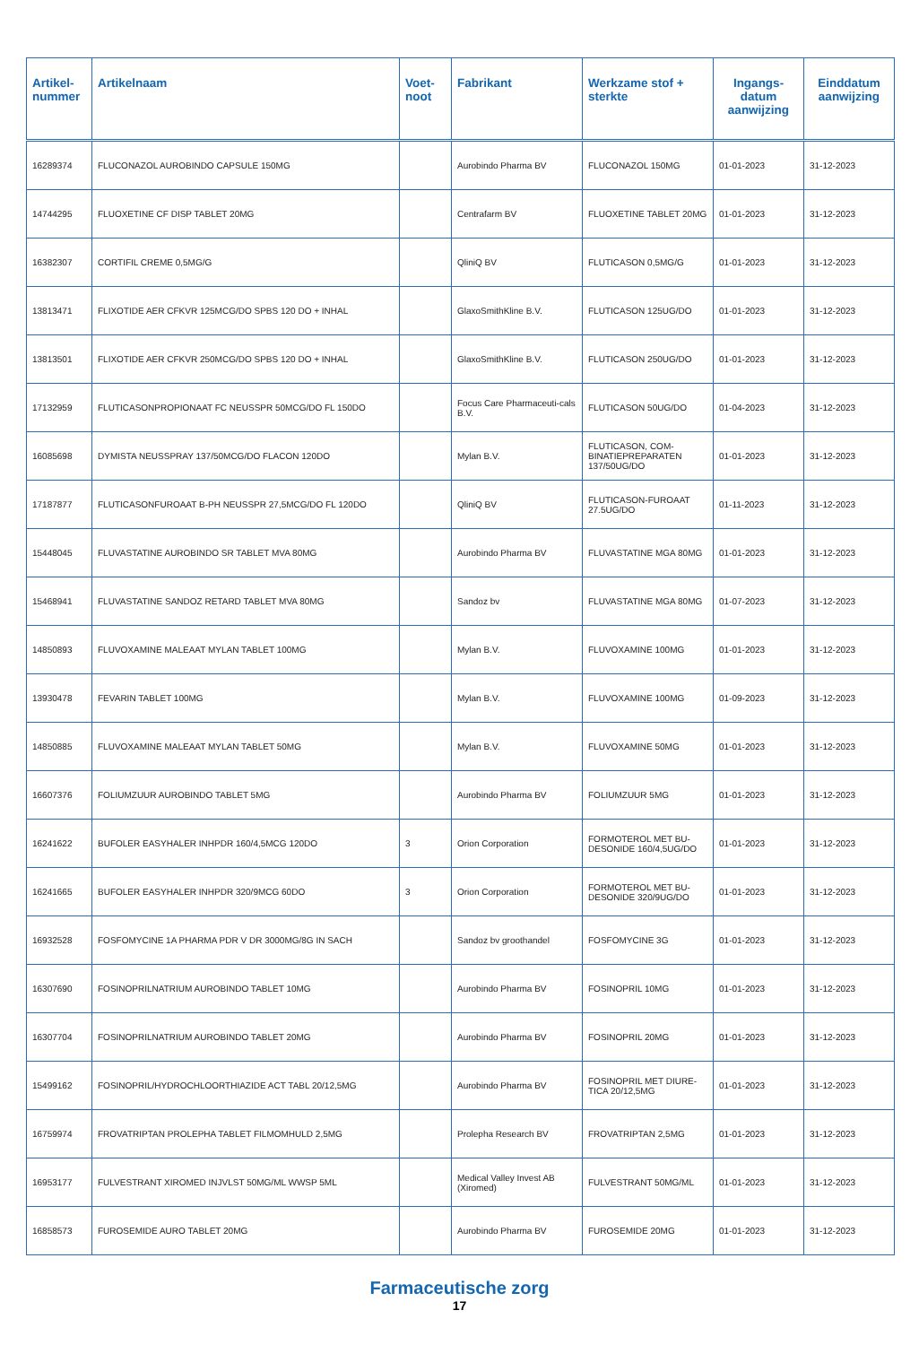| Artikel- nummer | Artikelnaam | Voet- noot | Fabrikant | Werkzame stof + sterkte | Ingangs- datum aanwijzing | Einddatum aanwijzing |
| --- | --- | --- | --- | --- | --- | --- |
| 16289374 | FLUCONAZOL AUROBINDO CAPSULE 150MG | | Aurobindo Pharma BV | FLUCONAZOL 150MG | 01-01-2023 | 31-12-2023 |
| 14744295 | FLUOXETINE CF DISP TABLET 20MG | | Centrafarm BV | FLUOXETINE TABLET 20MG | 01-01-2023 | 31-12-2023 |
| 16382307 | CORTIFIL CREME 0,5MG/G | | QliniQ BV | FLUTICASON 0,5MG/G | 01-01-2023 | 31-12-2023 |
| 13813471 | FLIXOTIDE AER CFKVR 125MCG/DO SPBS 120 DO + INHAL | | GlaxoSmithKline B.V. | FLUTICASON 125UG/DO | 01-01-2023 | 31-12-2023 |
| 13813501 | FLIXOTIDE AER CFKVR 250MCG/DO SPBS 120 DO + INHAL | | GlaxoSmithKline B.V. | FLUTICASON 250UG/DO | 01-01-2023 | 31-12-2023 |
| 17132959 | FLUTICASONPROPIONAAT FC NEUSSPR 50MCG/DO FL 150DO | | Focus Care Pharmaceuti-cals B.V. | FLUTICASON 50UG/DO | 01-04-2023 | 31-12-2023 |
| 16085698 | DYMISTA NEUSSPRAY 137/50MCG/DO FLACON 120DO | | Mylan B.V. | FLUTICASON, COM-BINATIEPREPARATEN 137/50UG/DO | 01-01-2023 | 31-12-2023 |
| 17187877 | FLUTICASONFUROAAT B-PH NEUSSPR 27,5MCG/DO FL 120DO | | QliniQ BV | FLUTICASON-FUROAAT 27.5UG/DO | 01-11-2023 | 31-12-2023 |
| 15448045 | FLUVASTATINE AUROBINDO SR TABLET MVA 80MG | | Aurobindo Pharma BV | FLUVASTATINE MGA 80MG | 01-01-2023 | 31-12-2023 |
| 15468941 | FLUVASTATINE SANDOZ RETARD TABLET MVA 80MG | | Sandoz bv | FLUVASTATINE MGA 80MG | 01-07-2023 | 31-12-2023 |
| 14850893 | FLUVOXAMINE MALEAAT MYLAN TABLET 100MG | | Mylan B.V. | FLUVOXAMINE 100MG | 01-01-2023 | 31-12-2023 |
| 13930478 | FEVARIN TABLET 100MG | | Mylan B.V. | FLUVOXAMINE 100MG | 01-09-2023 | 31-12-2023 |
| 14850885 | FLUVOXAMINE MALEAAT MYLAN TABLET 50MG | | Mylan B.V. | FLUVOXAMINE 50MG | 01-01-2023 | 31-12-2023 |
| 16607376 | FOLIUMZUUR AUROBINDO TABLET 5MG | | Aurobindo Pharma BV | FOLIUMZUUR 5MG | 01-01-2023 | 31-12-2023 |
| 16241622 | BUFOLER EASYHALER INHPDR 160/4,5MCG 120DO | 3 | Orion Corporation | FORMOTEROL MET BU-DESONIDE 160/4,5UG/DO | 01-01-2023 | 31-12-2023 |
| 16241665 | BUFOLER EASYHALER INHPDR 320/9MCG 60DO | 3 | Orion Corporation | FORMOTEROL MET BU-DESONIDE 320/9UG/DO | 01-01-2023 | 31-12-2023 |
| 16932528 | FOSFOMYCINE 1A PHARMA PDR V DR 3000MG/8G IN SACH | | Sandoz bv groothandel | FOSFOMYCINE 3G | 01-01-2023 | 31-12-2023 |
| 16307690 | FOSINOPRILNATRIUM AUROBINDO TABLET 10MG | | Aurobindo Pharma BV | FOSINOPRIL 10MG | 01-01-2023 | 31-12-2023 |
| 16307704 | FOSINOPRILNATRIUM AUROBINDO TABLET 20MG | | Aurobindo Pharma BV | FOSINOPRIL 20MG | 01-01-2023 | 31-12-2023 |
| 15499162 | FOSINOPRIL/HYDROCHLOORTHIAZIDE ACT TABL 20/12,5MG | | Aurobindo Pharma BV | FOSINOPRIL MET DIURE-TICA 20/12,5MG | 01-01-2023 | 31-12-2023 |
| 16759974 | FROVATRIPTAN PROLEPHA TABLET FILMOMHULD 2,5MG | | Prolepha Research BV | FROVATRIPTAN 2,5MG | 01-01-2023 | 31-12-2023 |
| 16953177 | FULVESTRANT XIROMED INJVLST 50MG/ML WWSP 5ML | | Medical Valley Invest AB (Xiromed) | FULVESTRANT 50MG/ML | 01-01-2023 | 31-12-2023 |
| 16858573 | FUROSEMIDE AURO TABLET 20MG | | Aurobindo Pharma BV | FUROSEMIDE 20MG | 01-01-2023 | 31-12-2023 |
Farmaceutische zorg
17